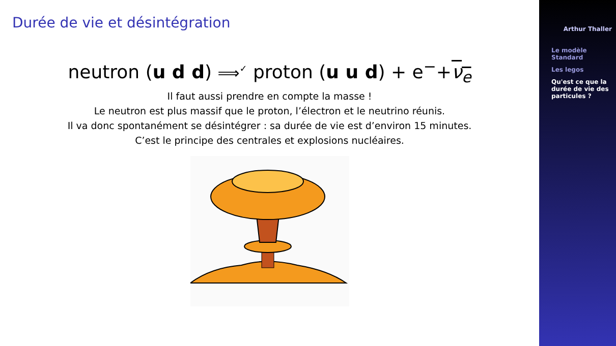Durée de vie et désintégration
neutron (u d d) ⟹<sup>✓</sup> proton (u u d) + e<sup>−</sup>+ν<sub>e</sub>
Il faut aussi prendre en compte la masse !
Le neutron est plus massif que le proton, l’électron et le neutrino réunis.
Il va donc spontanément se désintégrer : sa durée de vie est d’environ 15 minutes.
C’est le principe des centrales et explosions nucléaires.
Arthur Thaller
Le modèle Standard
Les legos
Qu'est ce que la durée de vie des particules ?